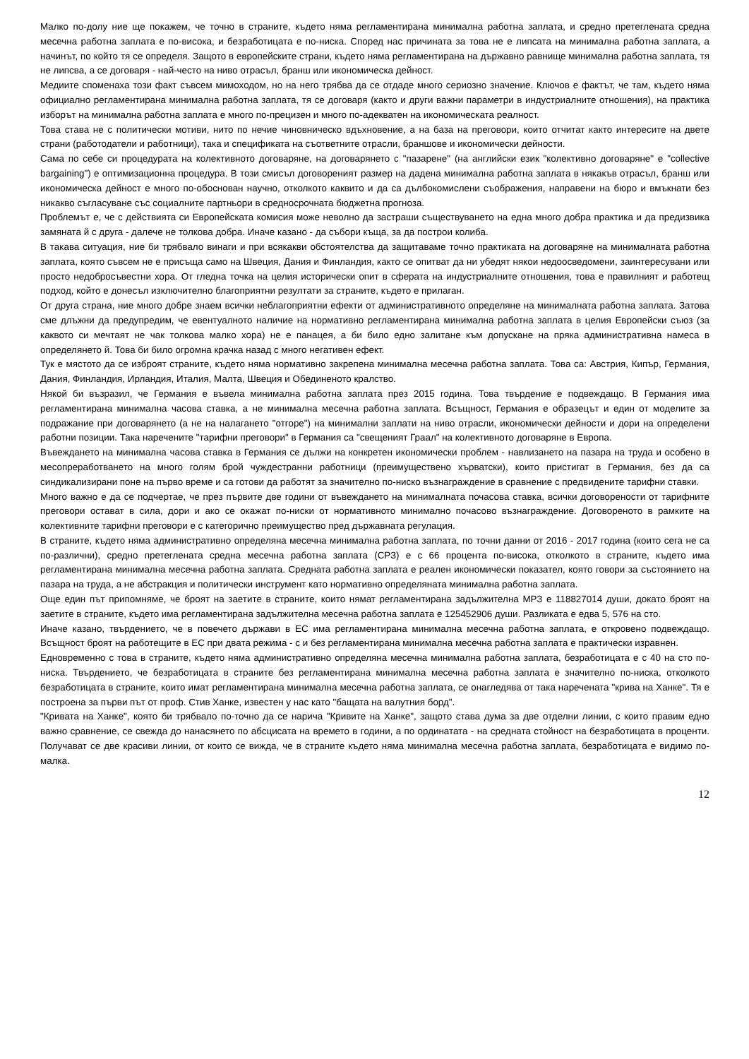Малко по-долу ние ще покажем, че точно в страните, където няма регламентирана минимална работна заплата, и средно претеглената средна месечна работна заплата е по-висока, и безработицата е по-ниска. Според нас причината за това не е липсата на минимална работна заплата, а начинът, по който тя се определя. Защото в европейските страни, където няма регламентирана на държавно равнище минимална работна заплата, тя не липсва, а се договаря - най-често на ниво отрасъл, бранш или икономическа дейност.
Медиите споменаха този факт съвсем мимоходом, но на него трябва да се отдаде много сериозно значение. Ключов е фактът, че там, където няма официално регламентирана минимална работна заплата, тя се договаря (както и други важни параметри в индустриалните отношения), на практика изборът на минимална работна заплата е много по-прецизен и много по-адекватен на икономическата реалност.
Това става не с политически мотиви, нито по нечие чиновническо вдъхновение, а на база на преговори, които отчитат както интересите на двете страни (работодатели и работници), така и спецификата на съответните отрасли, браншове и икономически дейности.
Сама по себе си процедурата на колективното договаряне, на договарянето с "пазарене" (на английски език "колективно договаряне" е "collective bargaining") е оптимизационна процедура. В този смисъл договореният размер на дадена минимална работна заплата в някакъв отрасъл, бранш или икономическа дейност е много по-обоснован научно, отколкото каквито и да са дълбокомислени съображения, направени на бюро и вмъкнати без никакво съгласуване със социалните партньори в средносрочната бюджетна прогноза.
Проблемът е, че с действията си Европейската комисия може неволно да застраши съществуването на една много добра практика и да предизвика замяната й с друга - далече не толкова добра. Иначе казано - да събори къща, за да построи колиба.
В такава ситуация, ние би трябвало винаги и при всякакви обстоятелства да защитаваме точно практиката на договаряне на минималната работна заплата, която съвсем не е присъща само на Швеция, Дания и Финландия, както се опитват да ни убедят някои недоосведомени, заинтересувани или просто недобросъвестни хора. От гледна точка на целия исторически опит в сферата на индустриалните отношения, това е правилният и работещ подход, който е донесъл изключително благоприятни резултати за страните, където е прилаган.
От друга страна, ние много добре знаем всички неблагоприятни ефекти от административното определяне на минималната работна заплата. Затова сме длъжни да предупредим, че евентуалното наличие на нормативно регламентирана минимална работна заплата в целия Европейски съюз (за каквото си мечтаят не чак толкова малко хора) не е панацея, а би било едно залитане към допускане на пряка административна намеса в определянето й. Това би било огромна крачка назад с много негативен ефект.
Тук е мястото да се изброят страните, където няма нормативно закрепена минимална месечна работна заплата. Това са: Австрия, Кипър, Германия, Дания, Финландия, Ирландия, Италия, Малта, Швеция и Обединеното кралство.
Някой би възразил, че Германия е въвела минимална работна заплата през 2015 година. Това твърдение е подвеждащо. В Германия има регламентирана минимална часова ставка, а не минимална месечна работна заплата. Всъщност, Германия е образецът и един от моделите за подражание при договарянето (а не на налагането "отгоре") на минимални заплати на ниво отрасли, икономически дейности и дори на определени работни позиции. Така наречените "тарифни преговори" в Германия са "свещеният Граал" на колективното договаряне в Европа.
Въвеждането на минимална часова ставка в Германия се дължи на конкретен икономически проблем - навлизането на пазара на труда и особено в месопреработването на много голям брой чуждестранни работници (преимуществено хърватски), които пристигат в Германия, без да са синдикализирани поне на първо време и са готови да работят за значително по-ниско възнаграждение в сравнение с предвидените тарифни ставки.
Много важно е да се подчертае, че през първите две години от въвеждането на минималната почасова ставка, всички договорености от тарифните преговори остават в сила, дори и ако се окажат по-ниски от нормативното минимално почасово възнаграждение. Договореното в рамките на колективните тарифни преговори е с категорично преимущество пред държавната регулация.
В страните, където няма административно определяна месечна минимална работна заплата, по точни данни от 2016 - 2017 година (които сега не са по-различни), средно претеглената средна месечна работна заплата (СРЗ) е с 66 процента по-висока, отколкото в страните, където има регламентирана минимална месечна работна заплата. Средната работна заплата е реален икономически показател, която говори за състоянието на пазара на труда, а не абстракция и политически инструмент като нормативно определяната минимална работна заплата.
Още един път припомняме, че броят на заетите в страните, които нямат регламентирана задължителна МРЗ е 118827014 души, докато броят на заетите в страните, където има регламентирана задължителна месечна работна заплата е 125452906 души. Разликата е едва 5, 576 на сто.
Иначе казано, твърдението, че в повечето държави в ЕС има регламентирана минимална месечна работна заплата, е откровено подвеждащо. Всъщност броят на работещите в ЕС при двата режима - с и без регламентирана минимална месечна работна заплата е практически изравнен.
Едновременно с това в страните, където няма административно определяна месечна минимална работна заплата, безработицата е с 40 на сто по-ниска. Твърдението, че безработицата в страните без регламентирана минимална месечна работна заплата е значително по-ниска, отколкото безработицата в страните, които имат регламентирана минимална месечна работна заплата, се онагледява от така наречената "крива на Ханке". Тя е построена за първи път от проф. Стив Ханке, известен у нас като "бащата на валутния борд".
"Кривата на Ханке", която би трябвало по-точно да се нарича "Кривите на Ханке", защото става дума за две отделни линии, с които правим едно важно сравнение, се свежда до нанасянето по абсцисата на времето в години, а по ординатата - на средната стойност на безработицата в проценти. Получават се две красиви линии, от които се вижда, че в страните където няма минимална месечна работна заплата, безработицата е видимо по-малка.
12